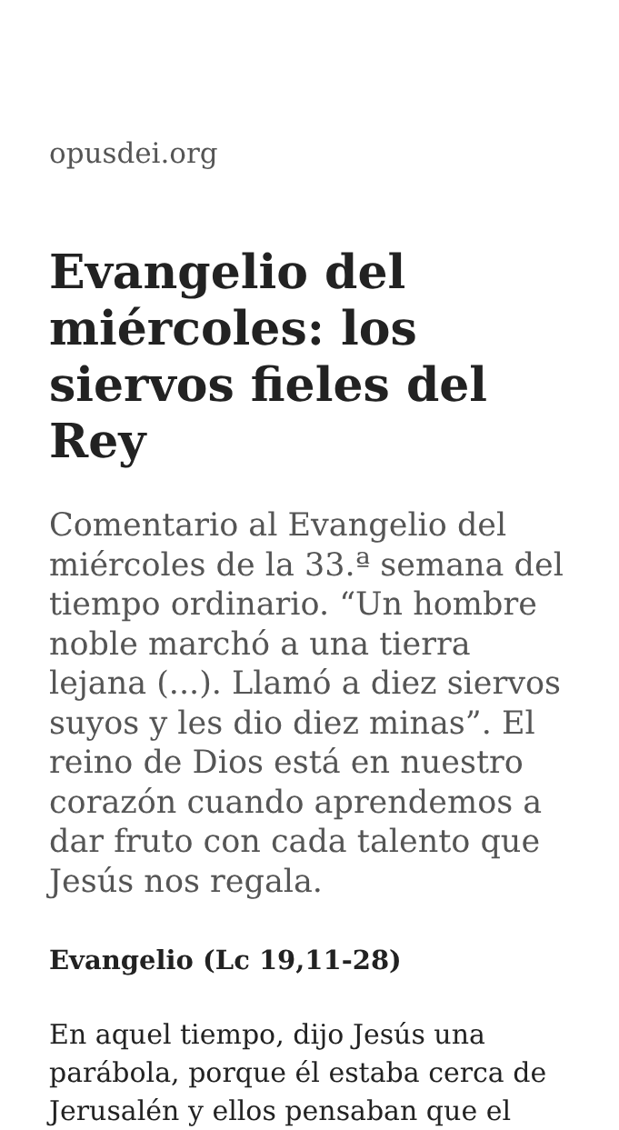opusdei.org
Evangelio del miércoles: los siervos fieles del Rey
Comentario al Evangelio del miércoles de la 33.ª semana del tiempo ordinario. “Un hombre noble marchó a una tierra lejana (...). Llamó a diez siervos suyos y les dio diez minas”. El reino de Dios está en nuestro corazón cuando aprendemos a dar fruto con cada talento que Jesús nos regala.
Evangelio (Lc 19,11-28)
En aquel tiempo, dijo Jesús una parábola, porque él estaba cerca de Jerusalén y ellos pensaban que el